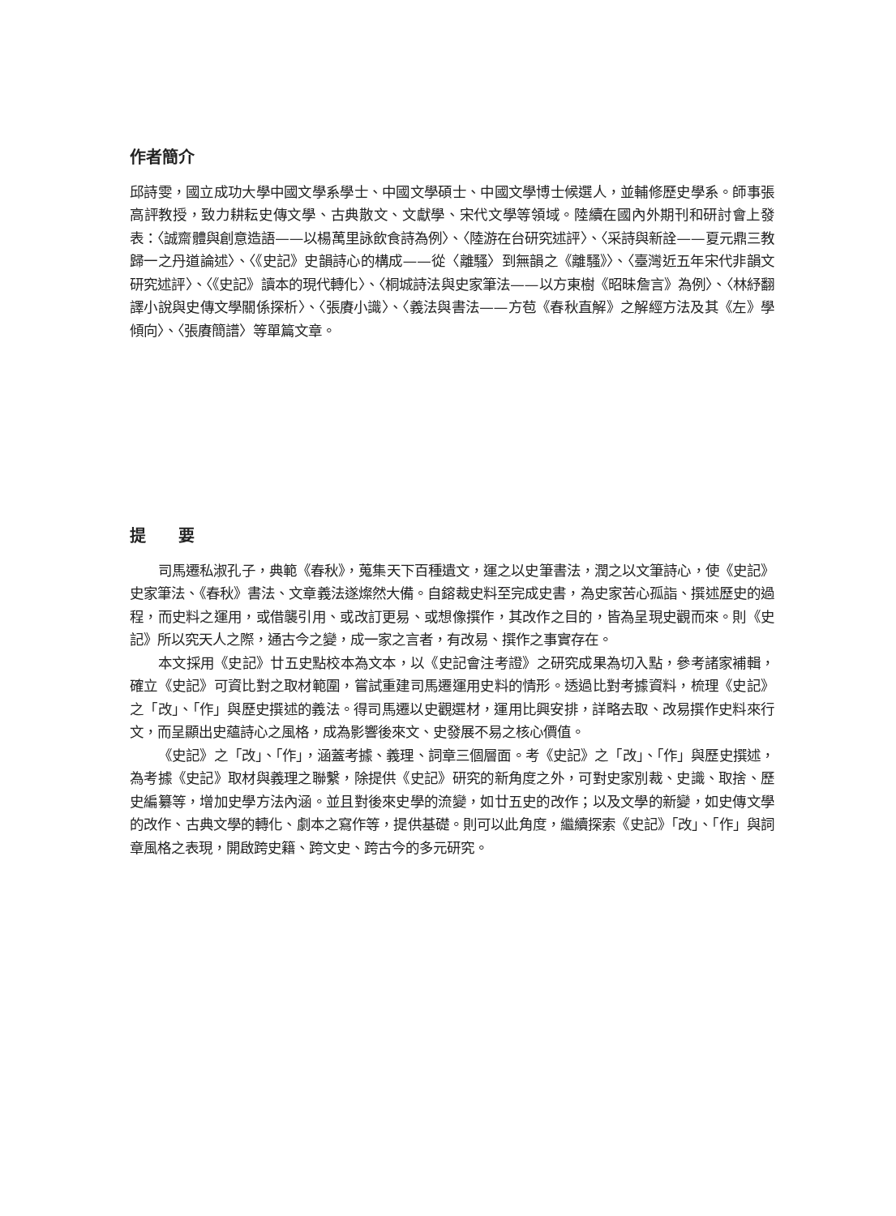作者簡介
邱詩雯，國立成功大學中國文學系學士、中國文學碩士、中國文學博士候選人，並輔修歷史學系。師事張高評教授，致力耕耘史傳文學、古典散文、文獻學、宋代文學等領域。陸續在國內外期刊和研討會上發表：〈誠齋體與創意造語——以楊萬里詠飲食詩為例〉、〈陸游在台研究述評〉、〈采詩與新詮——夏元鼎三教歸一之丹道論述〉、〈《史記》史韻詩心的構成——從〈離騷〉到無韻之《離騷》〉、〈臺灣近五年宋代非韻文研究述評〉、〈《史記》讀本的現代轉化〉、〈桐城詩法與史家筆法——以方東樹《昭昧詹言》為例〉、〈林紓翻譯小說與史傳文學關係探析〉、〈張賡小識〉、〈義法與書法——方苞《春秋直解》之解經方法及其《左》學傾向〉、〈張賡簡譜〉等單篇文章。
提　　要
司馬遷私淑孔子，典範《春秋》，蒐集天下百種遺文，運之以史筆書法，潤之以文筆詩心，使《史記》史家筆法、《春秋》書法、文章義法遂燦然大備。自鎔裁史料至完成史書，為史家苦心孤詣、撰述歷史的過程，而史料之運用，或借襲引用、或改訂更易、或想像撰作，其改作之目的，皆為呈現史觀而來。則《史記》所以究天人之際，通古今之變，成一家之言者，有改易、撰作之事實存在。
本文採用《史記》廿五史點校本為文本，以《史記會注考證》之研究成果為切入點，參考諸家補輯，確立《史記》可資比對之取材範圍，嘗試重建司馬遷運用史料的情形。透過比對考據資料，梳理《史記》之「改」、「作」與歷史撰述的義法。得司馬遷以史觀選材，運用比興安排，詳略去取、改易撰作史料來行文，而呈顯出史蘊詩心之風格，成為影響後來文、史發展不易之核心價值。
《史記》之「改」、「作」，涵蓋考據、義理、詞章三個層面。考《史記》之「改」、「作」與歷史撰述，為考據《史記》取材與義理之聯繫，除提供《史記》研究的新角度之外，可對史家別裁、史識、取捨、歷史編纂等，增加史學方法內涵。並且對後來史學的流變，如廿五史的改作；以及文學的新變，如史傳文學的改作、古典文學的轉化、劇本之寫作等，提供基礎。則可以此角度，繼續探索《史記》「改」、「作」與詞章風格之表現，開啟跨史籍、跨文史、跨古今的多元研究。